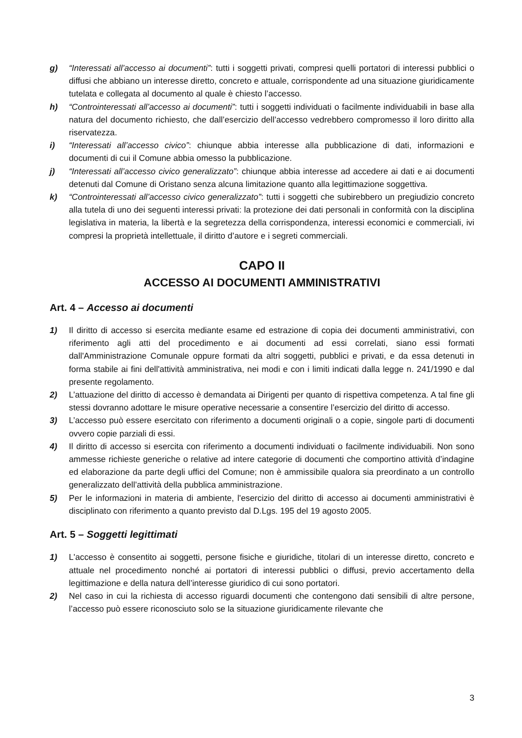g) “Interessati all’accesso ai documenti”: tutti i soggetti privati, compresi quelli portatori di interessi pubblici o diffusi che abbiano un interesse diretto, concreto e attuale, corrispondente ad una situazione giuridicamente tutelata e collegata al documento al quale è chiesto l’accesso.
h) “Controinteressati all’accesso ai documenti”: tutti i soggetti individuati o facilmente individuabili in base alla natura del documento richiesto, che dall’esercizio dell’accesso vedrebbero compromesso il loro diritto alla riservatezza.
i) “Interessati all’accesso civico”: chiunque abbia interesse alla pubblicazione di dati, informazioni e documenti di cui il Comune abbia omesso la pubblicazione.
j) “Interessati all’accesso civico generalizzato”: chiunque abbia interesse ad accedere ai dati e ai documenti detenuti dal Comune di Oristano senza alcuna limitazione quanto alla legittimazione soggettiva.
k) “Controinteressati all’accesso civico generalizzato”: tutti i soggetti che subirebbero un pregiudizio concreto alla tutela di uno dei seguenti interessi privati: la protezione dei dati personali in conformità con la disciplina legislativa in materia, la libertà e la segretezza della corrispondenza, interessi economici e commerciali, ivi compresi la proprietà intellettuale, il diritto d’autore e i segreti commerciali.
CAPO II
ACCESSO AI DOCUMENTI AMMINISTRATIVI
Art. 4 – Accesso ai documenti
1) Il diritto di accesso si esercita mediante esame ed estrazione di copia dei documenti amministrativi, con riferimento agli atti del procedimento e ai documenti ad essi correlati, siano essi formati dall'Amministrazione Comunale oppure formati da altri soggetti, pubblici e privati, e da essa detenuti in forma stabile ai fini dell'attività amministrativa, nei modi e con i limiti indicati dalla legge n. 241/1990 e dal presente regolamento.
2) L’attuazione del diritto di accesso è demandata ai Dirigenti per quanto di rispettiva competenza. A tal fine gli stessi dovranno adottare le misure operative necessarie a consentire l’esercizio del diritto di accesso.
3) L’accesso può essere esercitato con riferimento a documenti originali o a copie, singole parti di documenti ovvero copie parziali di essi.
4) Il diritto di accesso si esercita con riferimento a documenti individuati o facilmente individuabili. Non sono ammesse richieste generiche o relative ad intere categorie di documenti che comportino attività d’indagine ed elaborazione da parte degli uffici del Comune; non è ammissibile qualora sia preordinato a un controllo generalizzato dell’attività della pubblica amministrazione.
5) Per le informazioni in materia di ambiente, l'esercizio del diritto di accesso ai documenti amministrativi è disciplinato con riferimento a quanto previsto dal D.Lgs. 195 del 19 agosto 2005.
Art. 5 – Soggetti legittimati
1) L'accesso è consentito ai soggetti, persone fisiche e giuridiche, titolari di un interesse diretto, concreto e attuale nel procedimento nonché ai portatori di interessi pubblici o diffusi, previo accertamento della legittimazione e della natura dell’interesse giuridico di cui sono portatori.
2) Nel caso in cui la richiesta di accesso riguardi documenti che contengono dati sensibili di altre persone, l’accesso può essere riconosciuto solo se la situazione giuridicamente rilevante che
3